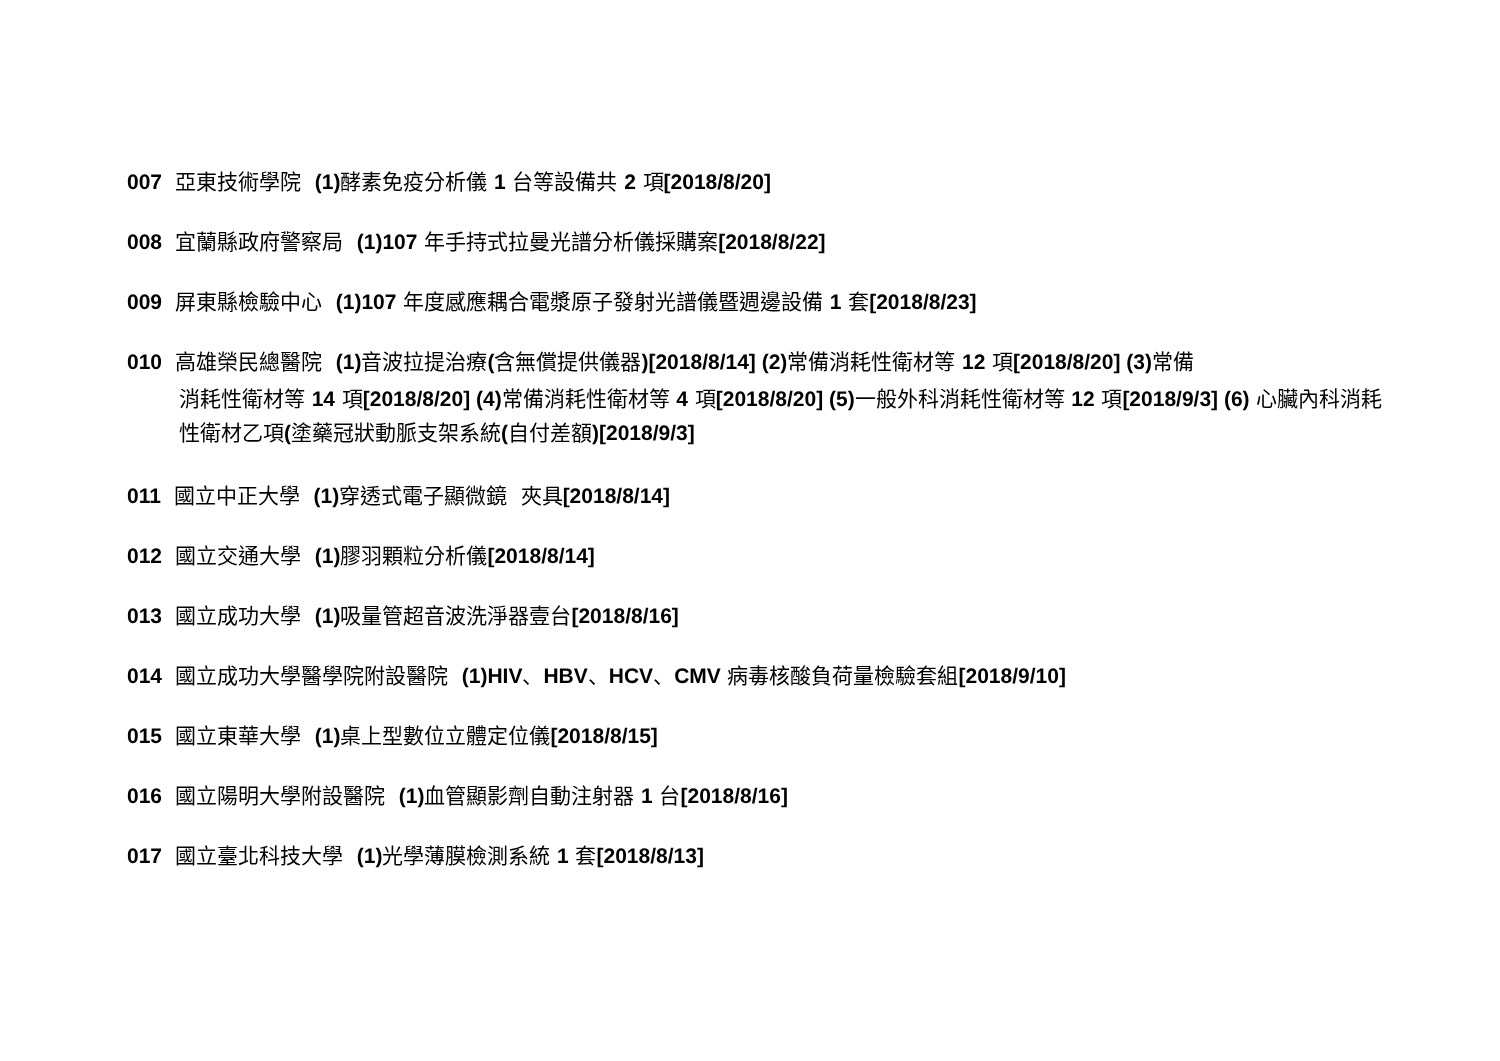007 亞東技術學院 (1) 酵素免疫分析儀 1 台等設備共 2 項[2018/8/20]
008 宜蘭縣政府警察局 (1)107 年手持式拉曼光譜分析儀採購案[2018/8/22]
009 屏東縣檢驗中心 (1)107 年度感應耦合電漿原子發射光譜儀暨週邊設備 1 套[2018/8/23]
010 高雄榮民總醫院 (1) 音波拉提治療(含無償提供儀器)[2018/8/14] (2) 常備消耗性衛材等 12 項[2018/8/20] (3) 常備
消耗性衛材等 14 項[2018/8/20] (4) 常備消耗性衛材等 4 項[2018/8/20] (5) 一般外科消耗性衛材等 12 項[2018/9/3] (6) 心臟內科消耗性衛材乙項(塗藥冠狀動脈支架系統(自付差額)[2018/9/3]
011 國立中正大學 (1) 穿透式電子顯微鏡 夾具[2018/8/14]
012 國立交通大學 (1) 膠羽顆粒分析儀[2018/8/14]
013 國立成功大學 (1) 吸量管超音波洗淨器壹台[2018/8/16]
014 國立成功大學醫學院附設醫院 (1)HIV、HBV、HCV、CMV 病毒核酸負荷量檢驗套組[2018/9/10]
015 國立東華大學 (1) 桌上型數位立體定位儀[2018/8/15]
016 國立陽明大學附設醫院 (1) 血管顯影劑自動注射器 1 台[2018/8/16]
017 國立臺北科技大學 (1) 光學薄膜檢測系統 1 套[2018/8/13]